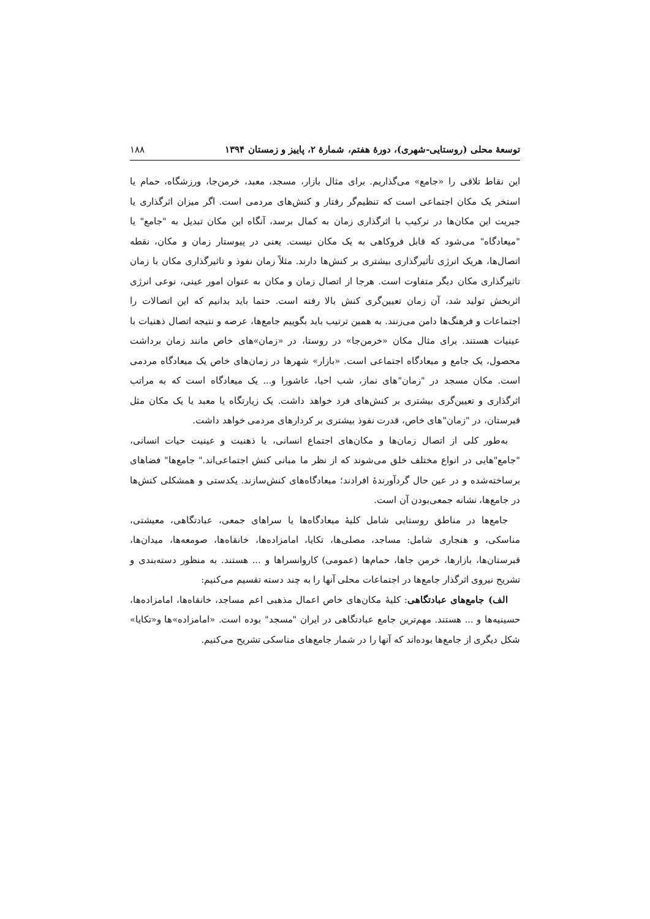توسعهٔ محلی (روستایی-شهری)، دورهٔ هفتم، شمارهٔ ۲، پاییز و زمستان ۱۳۹۴ ۱۸۸
این نقاط تلاقی را «جامع» می‌گذاریم. برای مثال بازار، مسجد، معبد، خرمن‌جا، ورزشگاه، حمام یا استخر یک مکان اجتماعی است که تنظیم‌گر رفتار و کنش‌های مردمی است. اگر میزان اثرگذاری یا جبریت این مکان‌ها در ترکیب با اثرگذاری زمان به کمال برسد، آنگاه این مکان تبدیل به "جامع" یا "میعادگاه" می‌شود که قابل فروکاهی به یک مکان نیست. یعنی در پیوستار زمان و مکان، نقطه اتصال‌ها، هریک انرژی تأثیرگذاری بیشتری بر کنش‌ها دارند. مثلاً زمان نفوذ و تاثیرگذاری مکان با زمان تاثیرگذاری مکان دیگر متفاوت است. هرجا از اتصال زمان و مکان به عنوان امور عینی، نوعی انرژی اثربخش تولید شد، آن زمان تعیین‌گری کنش بالا رفته است. حتما باید بدانیم که این اتصالات را اجتماعات و فرهنگ‌ها دامن می‌زنند. به همین ترتیب باید بگوییم جامع‌ها، عرصه و نتیجه اتصال ذهنیات با عینیات هستند. برای مثال مکان «خرمن‌جا» در روستا، در «زمان»های خاص مانند زمان برداشت محصول، یک جامع و میعادگاه اجتماعی است. «بازار» شهرها در زمان‌های خاص یک میعادگاه مردمی است. مکان مسجد در "زمان"های نماز، شب احیا، عاشورا و... یک میعادگاه است که به مراتب اثرگذاری و تعیین‌گری بیشتری بر کنش‌های فرد خواهد داشت. یک زیارتگاه یا معبد یا یک مکان مثل قبرستان، در "زمان"های خاص، قدرت نفوذ بیشتری بر کردارهای مردمی خواهد داشت.
به‌طور کلی از اتصال زمان‌ها و مکان‌های اجتماع انسانی، یا ذهنیت و عینیت حیات انسانی، "جامع"هایی در انواع مختلف خلق می‌شوند که از نظر ما مبانی کنش اجتماعی‌اند." جامع‌ها" فضاهای برساخته‌شده و در عین حال گردآورندهٔ افرادند؛ میعادگاه‌های کنش‌سازند. یکدستی و همشکلی کنش‌ها در جامع‌ها، نشانه جمعی‌بودن آن است.
جامع‌ها در مناطق روستایی شامل کلیهٔ میعادگاه‌ها یا سراهای جمعی، عبادتگاهی، معیشتی، مناسکی، و هنجاری شامل: مساجد، مصلی‌ها، تکایا، امامزاده‌ها، خانقاه‌ها، صومعه‌ها، میدان‌ها، قبرستان‌ها، بازارها، خرمن جاها، حمام‌ها (عمومی) کاروانسراها و ... هستند. به منظور دسته‌بندی و تشریح نیروی اثرگذار جامع‌ها در اجتماعات محلی آنها را به چند دسته تقسیم می‌کنیم:
الف) جامع‌های عبادتگاهی: کلیهٔ مکان‌های خاص اعمال مذهبی اعم مساجد، خانقاه‌ها، امامزاده‌ها، حسینیه‌ها و ... هستند. مهم‌ترین جامع عبادتگاهی در ایران "مسجد" بوده است. «امامزاده»ها و«تکایا» شکل دیگری از جامع‌ها بوده‌اند که آنها را در شمار جامع‌های مناسکی تشریح می‌کنیم.